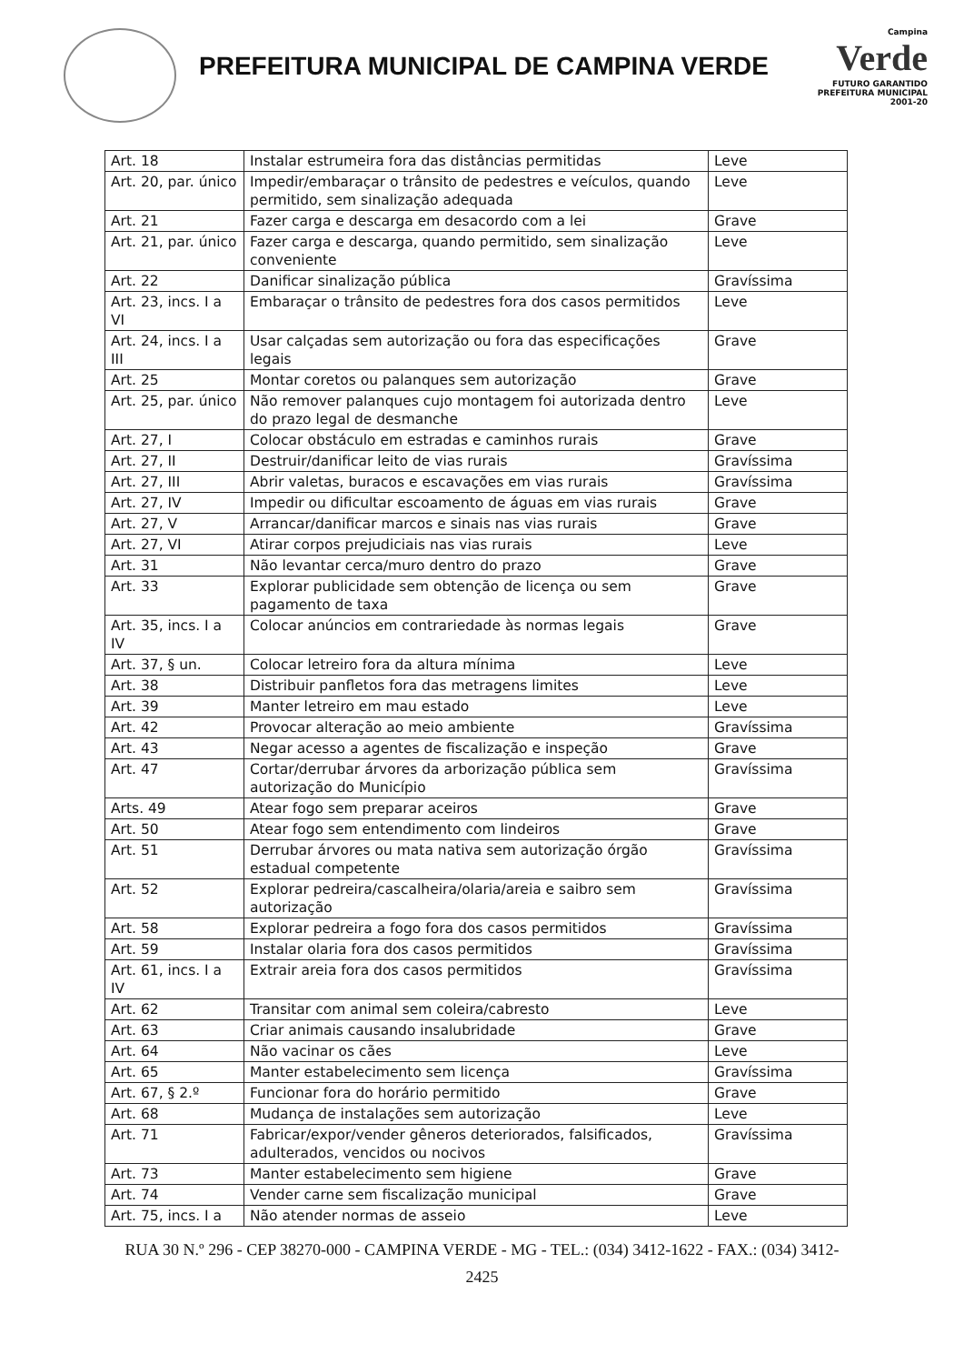PREFEITURA MUNICIPAL DE CAMPINA VERDE
Campina
Verde
FUTURO GARANTIDO
PREFEITURA MUNICIPAL 2001-20
| Art. 18 | Instalar estrumeira fora das distâncias permitidas | Leve |
| Art. 20, par. único | Impedir/embaraçar o trânsito de pedestres e veículos, quando permitido, sem sinalização adequada | Leve |
| Art. 21 | Fazer carga e descarga em desacordo com a lei | Grave |
| Art. 21, par. único | Fazer carga e descarga, quando permitido, sem sinalização conveniente | Leve |
| Art. 22 | Danificar sinalização pública | Gravíssima |
| Art. 23, incs. I a VI | Embaraçar o trânsito de pedestres fora dos casos permitidos | Leve |
| Art. 24, incs. I a III | Usar calçadas sem autorização ou fora das especificações legais | Grave |
| Art. 25 | Montar coretos ou palanques sem autorização | Grave |
| Art. 25, par. único | Não remover palanques cujo montagem foi autorizada dentro do prazo legal de desmanche | Leve |
| Art. 27, I | Colocar obstáculo em estradas e caminhos rurais | Grave |
| Art. 27, II | Destruir/danificar leito de vias rurais | Gravíssima |
| Art. 27, III | Abrir valetas, buracos e escavações em vias rurais | Gravíssima |
| Art. 27, IV | Impedir ou dificultar escoamento de águas em vias rurais | Grave |
| Art. 27, V | Arrancar/danificar marcos e sinais nas vias rurais | Grave |
| Art. 27, VI | Atirar corpos prejudiciais nas vias rurais | Leve |
| Art. 31 | Não levantar cerca/muro dentro do prazo | Grave |
| Art. 33 | Explorar publicidade sem obtenção de licença ou sem pagamento de taxa | Grave |
| Art. 35, incs. I a IV | Colocar anúncios em contrariedade às normas legais | Grave |
| Art. 37, § un. | Colocar letreiro fora da altura mínima | Leve |
| Art. 38 | Distribuir panfletos fora das metragens limites | Leve |
| Art. 39 | Manter letreiro em mau estado | Leve |
| Art. 42 | Provocar alteração ao meio ambiente | Gravíssima |
| Art. 43 | Negar acesso a agentes de fiscalização e inspeção | Grave |
| Art. 47 | Cortar/derrubar árvores da arborização pública sem autorização do Município | Gravíssima |
| Arts. 49 | Atear fogo sem preparar aceiros | Grave |
| Art. 50 | Atear fogo sem entendimento com lindeiros | Grave |
| Art. 51 | Derrubar árvores ou mata nativa sem autorização órgão estadual competente | Gravíssima |
| Art. 52 | Explorar pedreira/cascalheira/olaria/areia e saibro sem autorização | Gravíssima |
| Art. 58 | Explorar pedreira a fogo fora dos casos permitidos | Gravíssima |
| Art. 59 | Instalar olaria fora dos casos permitidos | Gravíssima |
| Art. 61, incs. I a IV | Extrair areia fora dos casos permitidos | Gravíssima |
| Art. 62 | Transitar com animal sem coleira/cabresto | Leve |
| Art. 63 | Criar animais causando insalubridade | Grave |
| Art. 64 | Não vacinar os cães | Leve |
| Art. 65 | Manter estabelecimento sem licença | Gravíssima |
| Art. 67, § 2.º | Funcionar fora do horário permitido | Grave |
| Art. 68 | Mudança de instalações sem autorização | Leve |
| Art. 71 | Fabricar/expor/vender gêneros deteriorados, falsificados, adulterados, vencidos ou nocivos | Gravíssima |
| Art. 73 | Manter estabelecimento sem higiene | Grave |
| Art. 74 | Vender carne sem fiscalização municipal | Grave |
| Art. 75, incs. I a | Não atender normas de asseio | Leve |
RUA 30 N.º 296 - CEP 38270-000 - CAMPINA VERDE - MG - TEL.: (034) 3412-1622 - FAX.: (034) 3412-
2425